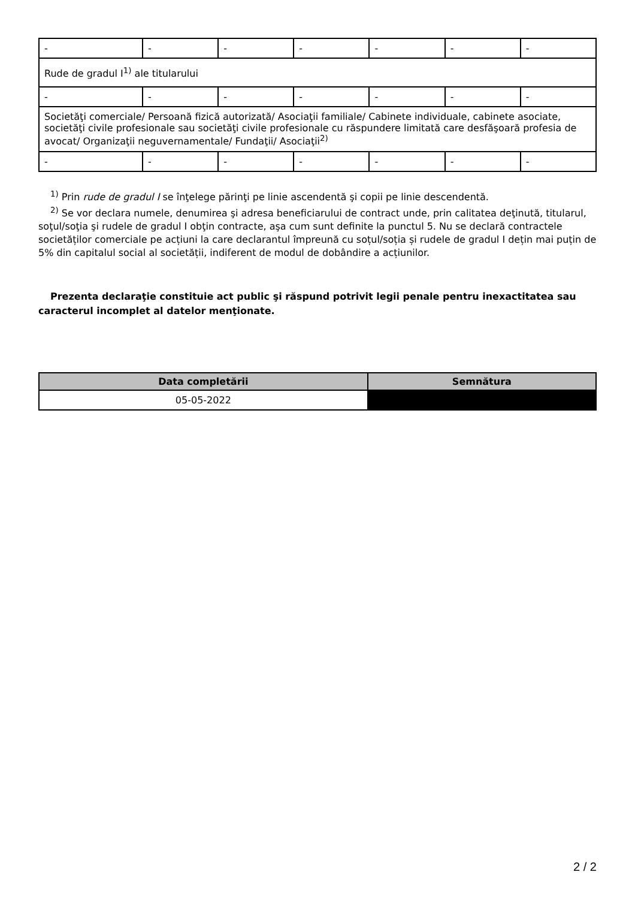| - | - | - | - | - | - | - |
| Rude de gradul I<sup>1)</sup> ale titularului | | | | | | |
| - | - | - | - | - | - | - |
| Societăţi comerciale/ Persoană fizică autorizată/ Asociaţii familiale/ Cabinete individuale, cabinete asociate, societăţi civile profesionale sau societăţi civile profesionale cu răspundere limitată care desfăşoară profesia de avocat/ Organizaţii neguvernamentale/ Fundaţii/ Asociaţii<sup>2)</sup> | | | | | | |
| - | - | - | - | - | - | - |
<sup>1)</sup> Prin rude de gradul I se înţelege părinţi pe linie ascendentă şi copii pe linie descendentă.
<sup>2)</sup> Se vor declara numele, denumirea şi adresa beneficiarului de contract unde, prin calitatea deţinută, titularul, soţul/soţia şi rudele de gradul I obţin contracte, aşa cum sunt definite la punctul 5. Nu se declară contractele societăților comerciale pe acțiuni la care declarantul împreună cu soțul/soția și rudele de gradul I dețin mai puțin de 5% din capitalul social al societății, indiferent de modul de dobândire a acțiunilor.
Prezenta declaraţie constituie act public şi răspund potrivit legii penale pentru inexactitatea sau caracterul incomplet al datelor menţionate.
| Data completării | Semnătura |
| --- | --- |
| 05-05-2022 | |
2 / 2